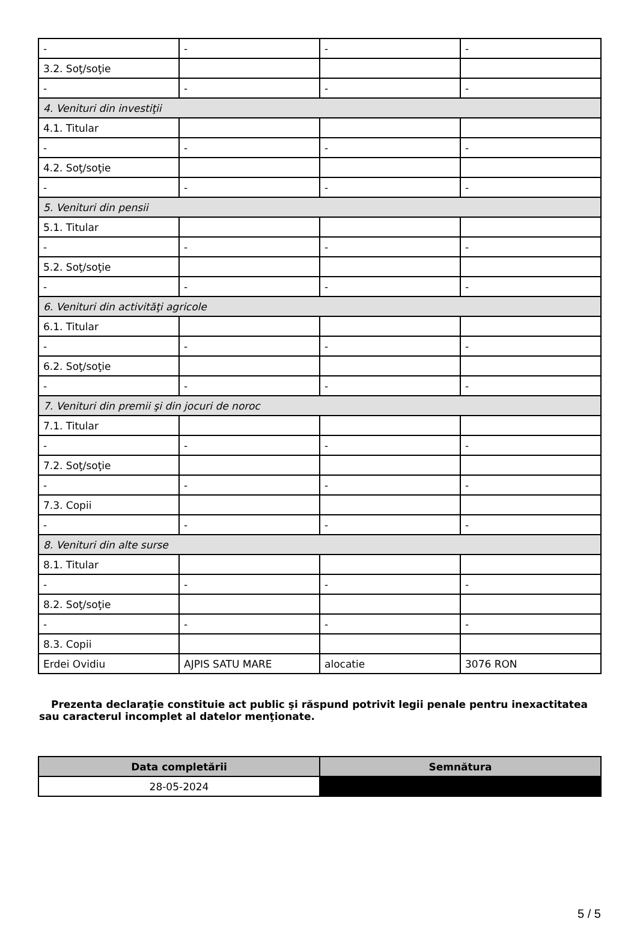| - | - | - | - |
| 3.2. Soţ/soţie | | | |
| - | - | - | - |
| 4. Venituri din investiţii | | | |
| 4.1. Titular | | | |
| - | - | - | - |
| 4.2. Soţ/soţie | | | |
| - | - | - | - |
| 5. Venituri din pensii | | | |
| 5.1. Titular | | | |
| - | - | - | - |
| 5.2. Soţ/soţie | | | |
| - | - | - | - |
| 6. Venituri din activităţi agricole | | | |
| 6.1. Titular | | | |
| - | - | - | - |
| 6.2. Soţ/soţie | | | |
| - | - | - | - |
| 7. Venituri din premii şi din jocuri de noroc | | | |
| 7.1. Titular | | | |
| - | - | - | - |
| 7.2. Soţ/soţie | | | |
| - | - | - | - |
| 7.3. Copii | | | |
| - | - | - | - |
| 8. Venituri din alte surse | | | |
| 8.1. Titular | | | |
| - | - | - | - |
| 8.2. Soţ/soţie | | | |
| - | - | - | - |
| 8.3. Copii | | | |
| Erdei Ovidiu | AJPIS SATU MARE | alocatie | 3076 RON |
Prezenta declaraţie constituie act public şi răspund potrivit legii penale pentru inexactitatea sau caracterul incomplet al datelor menţionate.
| Data completării | Semnătura |
| --- | --- |
| 28-05-2024 | |
5 / 5